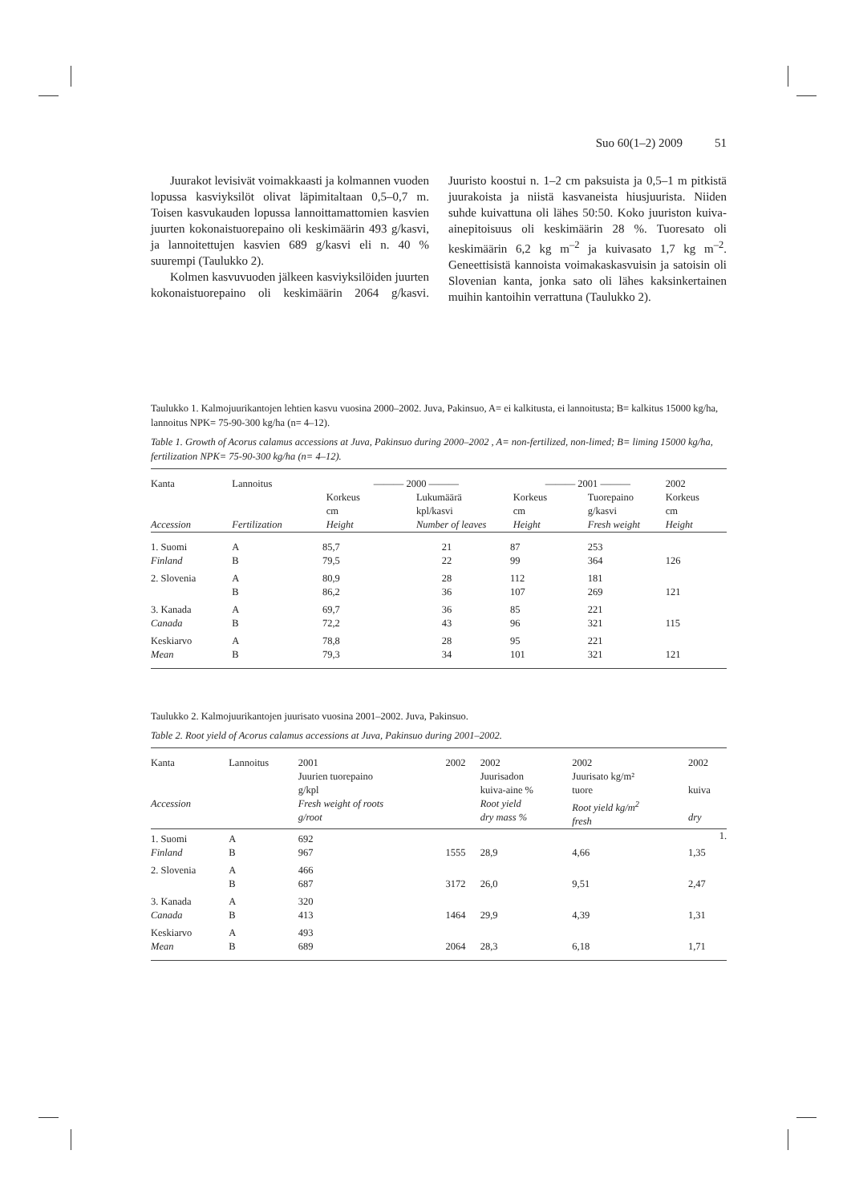Suo 60(1–2) 2009 51
Juurakot levisivät voimakkaasti ja kolmannen vuoden lopussa kasviyksilöt olivat läpimitaltaan 0,5–0,7 m. Toisen kasvukauden lopussa lannoittamattomien kasvien juurten kokonaistuorepaino oli keskimäärin 493 g/kasvi, ja lannoitettujen kasvien 689 g/kasvi eli n. 40 % suurempi (Taulukko 2).
Kolmen kasvuvuoden jälkeen kasviyksilöiden juurten kokonaistuorepaino oli keskimäärin 2064 g/kasvi. Juuristo koostui n. 1–2 cm paksuista ja 0,5–1 m pitkistä juurakoista ja niistä kasvaneista hiusjuurista. Niiden suhde kuivattuna oli lähes 50:50. Koko juuriston kuiva-ainepitoisuus oli keskimäärin 28 %. Tuoresato oli keskimäärin 6,2 kg m<sup>–2</sup> ja kuivasato 1,7 kg m<sup>–2</sup>. Geneettisistä kannoista voimakaskasvuisin ja satoisin oli Slovenian kanta, jonka sato oli lähes kaksinkertainen muihin kantoihin verrattuna (Taulukko 2).
Taulukko 1. Kalmojuurikantojen lehtien kasvu vuosina 2000–2002. Juva, Pakinsuo, A= ei kalkitusta, ei lannoitusta; B= kalkitus 15000 kg/ha, lannoitus NPK= 75-90-300 kg/ha (n= 4–12).
Table 1. Growth of Acorus calamus accessions at Juva, Pakinsuo during 2000–2002 , A= non-fertilized, non-limed; B= liming 15000 kg/ha, fertilization NPK= 75-90-300 kg/ha (n= 4–12).
| Kanta Accession | Lannoitus Fertilization | ——— 2000 ——— Korkeus cm Height Lukumäärä kpl/kasvi Number of leaves | | ——— 2001 ——— Korkeus cm Height Tuorepaino g/kasvi Fresh weight | | 2002 Korkeus cm Height |
| 1. Suomi | A | 85,7 | 21 | 87 | 253 | |
| Finland | B | 79,5 | 22 | 99 | 364 | 126 |
| 2. Slovenia | A | 80,9 | 28 | 112 | 181 | |
| | B | 86,2 | 36 | 107 | 269 | 121 |
| 3. Kanada | A | 69,7 | 36 | 85 | 221 | |
| Canada | B | 72,2 | 43 | 96 | 321 | 115 |
| Keskiarvo | A | 78,8 | 28 | 95 | 221 | |
| Mean | B | 79,3 | 34 | 101 | 321 | 121 |
Taulukko 2. Kalmojuurikantojen juurisato vuosina 2001–2002. Juva, Pakinsuo.
Table 2. Root yield of Acorus calamus accessions at Juva, Pakinsuo during 2001–2002.
| Kanta Accession | Lannoitus | 2001 Juurien tuorepaino g/kpl Fresh weight of roots g/root | 2002 | 2002 Juurisadon kuiva-aine % Root yield dry mass % | 2002 Juurisato kg/m² tuore Root yield kg/m<sup>2</sup> fresh | 2002 kuiva dry |
| 1. Suomi | A | 692 | | | | 1. |
| Finland | B | 967 | 1555 | 28,9 | 4,66 | 1,35 |
| 2. Slovenia | A | 466 | | | | |
| | B | 687 | 3172 | 26,0 | 9,51 | 2,47 |
| 3. Kanada | A | 320 | | | | |
| Canada | B | 413 | 1464 | 29,9 | 4,39 | 1,31 |
| Keskiarvo | A | 493 | | | | |
| Mean | B | 689 | 2064 | 28,3 | 6,18 | 1,71 |